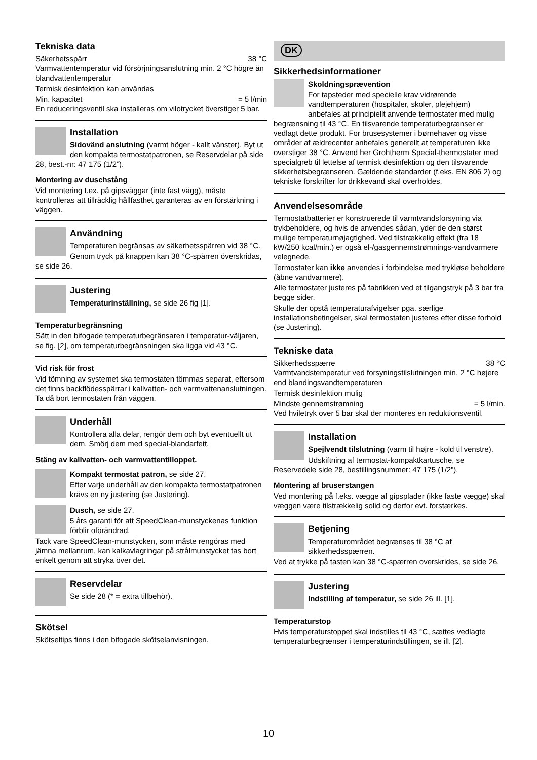Tekniska data
Säkerhetsspärr 38 °C
Varmvattentemperatur vid försörjningsanslutning min. 2 °C högre än blandvattentemperatur
Termisk desinfektion kan användas
Min. kapacitet = 5 l/min
En reduceringsventil ska installeras om vilotrycket överstiger 5 bar.
Installation
Sidovänd anslutning (varmt höger - kallt vänster). Byt ut den kompakta termostatpatronen, se Reservdelar på side 28, best.-nr: 47 175 (1/2”).
Montering av duschstång
Vid montering t.ex. på gipsväggar (inte fast vägg), måste kontrolleras att tillräcklig hållfasthet garanteras av en förstärkning i väggen.
Användning
Temperaturen begränsas av säkerhetsspärren vid 38 °C.
Genom tryck på knappen kan 38 °C-spärren överskridas, se side 26.
Justering
Temperaturinställning, se side 26 fig [1].
Temperaturbegränsning
Sätt in den bifogade temperaturbegränsaren i temperatur-väljaren, se fig. [2], om temperaturbegränsningen ska ligga vid 43 °C.
Vid risk för frost
Vid tömning av systemet ska termostaten tömmas separat, eftersom det finns backflödesspärrar i kallvatten- och varmvattenanslutningen. Ta då bort termostaten från väggen.
Underhåll
Kontrollera alla delar, rengör dem och byt eventuellt ut dem. Smörj dem med special-blandarfett.
Stäng av kallvatten- och varmvattentilloppet.
Kompakt termostat patron, se side 27.
Efter varje underhåll av den kompakta termostatpatronen krävs en ny justering (se Justering).
Dusch, se side 27.
5 års garanti för att SpeedClean-munstyckenas funktion förblir oförändrad.
Tack vare SpeedClean-munstycken, som måste rengöras med jämna mellanrum, kan kalkavlagringar på strålmunstycket tas bort enkelt genom att stryka över det.
Reservdelar
Se side 28 (* = extra tillbehör).
Skötsel
Skötseltips finns i den bifogade skötselanvisningen.
DK
Sikkerhedsinformationer
Skoldningsprævention
For tapsteder med specielle krav vidrørende vandtemperaturen (hospitaler, skoler, plejehjem) anbefales at principiellt anvende termostater med mulig begrænsning til 43 °C. En tilsvarende temperaturbegrænser er vedlagt dette produkt. For brusesystemer i børnehaver og visse områder af ældrecenter anbefales generellt at temperaturen ikke overstiger 38 °C. Anvend her Grohtherm Special-thermostater med specialgreb til lettelse af termisk desinfektion og den tilsvarende sikkerhetsbegrænseren. Gældende standarder (f.eks. EN 806 2) og tekniske forskrifter for drikkevand skal overholdes.
Anvendelsesområde
Termostatbatterier er konstruerede til varmtvandsforsyning via trykbeholdere, og hvis de anvendes sådan, yder de den størst mulige temperaturnøjagtighed. Ved tilstrækkelig effekt (fra 18 kW/250 kcal/min.) er også el-/gasgennemstrømnings-vandvarmere velegnede.
Termostater kan ikke anvendes i forbindelse med trykløse beholdere (åbne vandvarmere).
Alle termostater justeres på fabrikken ved et tilgangstryk på 3 bar fra begge sider.
Skulle der opstå temperaturafvigelser pga. særlige installationsbetingelser, skal termostaten justeres efter disse forhold (se Justering).
Tekniske data
Sikkerhedsspærre 38 °C
Varmtvandstemperatur ved forsyningstilslutningen min. 2 °C højere end blandingsvandtemperaturen
Termisk desinfektion mulig
Mindste gennemstrømning = 5 l/min.
Ved hviletryk over 5 bar skal der monteres en reduktionsventil.
Installation
Spejlvendt tilslutning (varm til højre - kold til venstre).
Udskiftning af termostat-kompaktkartusche, se Reservedele side 28, bestillingsnummer: 47 175 (1/2”).
Montering af bruserstangen
Ved montering på f.eks. vægge af gipsplader (ikke faste vægge) skal væggen være tilstrækkelig solid og derfor evt. forstærkes.
Betjening
Temperaturområdet begrænses til 38 °C af sikkerhedsspærren.
Ved at trykke på tasten kan 38 °C-spærren overskrides, se side 26.
Justering
Indstilling af temperatur, se side 26 ill. [1].
Temperaturstop
Hvis temperaturstoppet skal indstilles til 43 °C, sættes vedlagte temperaturbegrænser i temperaturindstillingen, se ill. [2].
10